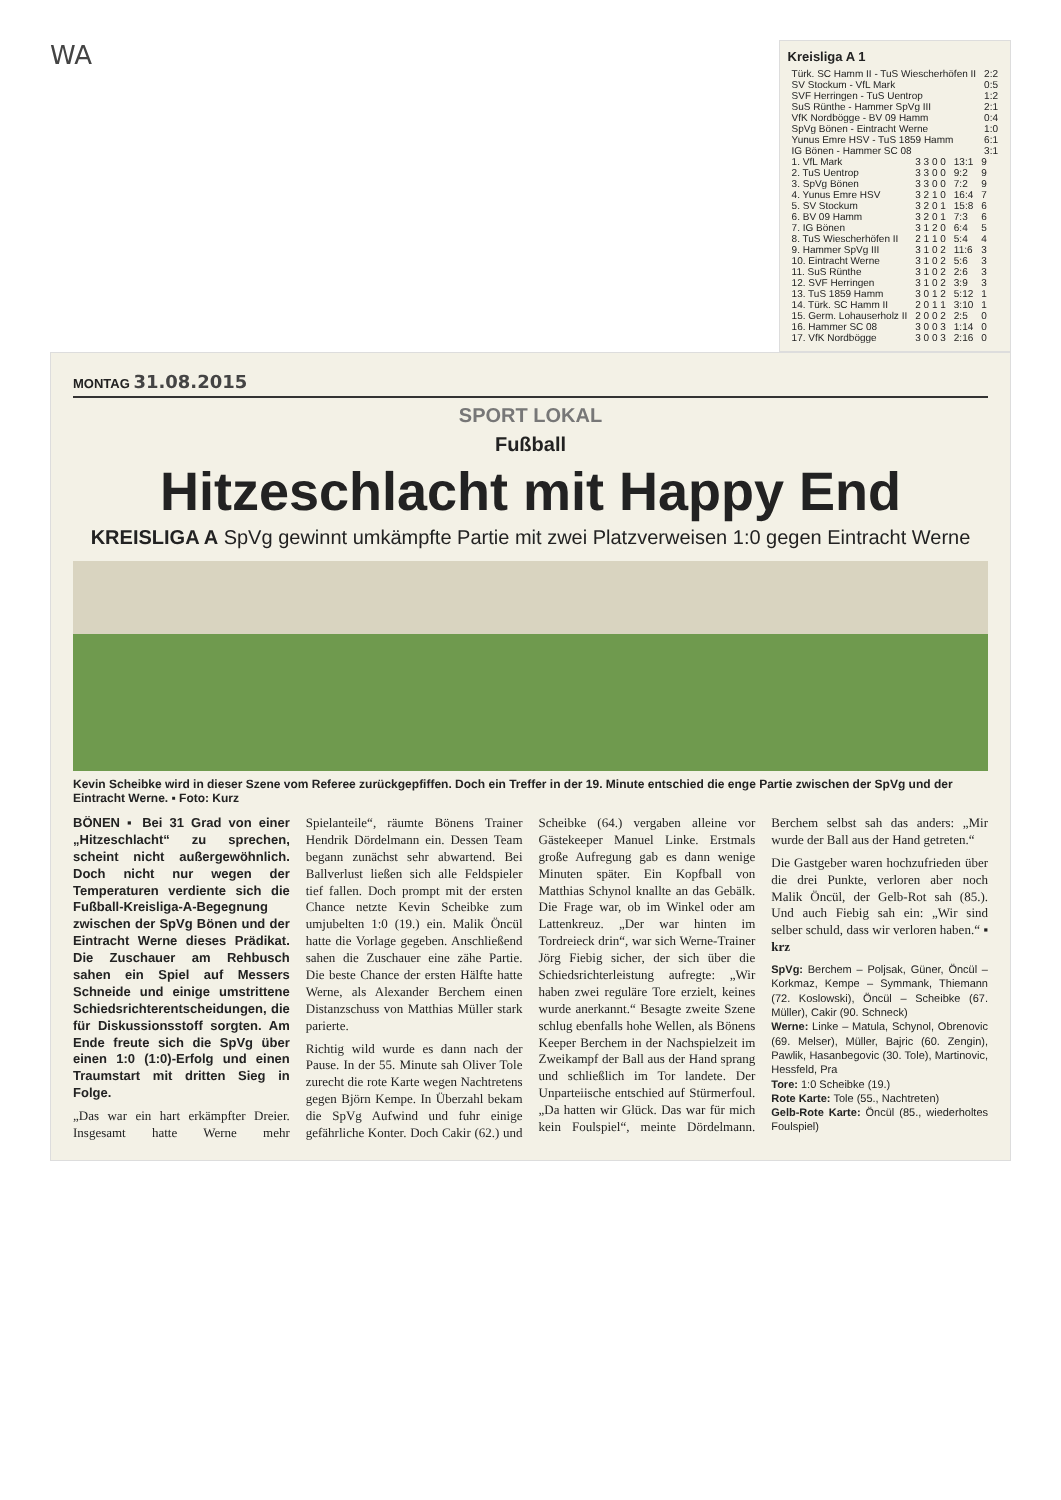WA
Kreisliga A 1
| Türk. SC Hamm II - TuS Wiescherhöfen II | 2:2 |
| SV Stockum - VfL Mark | 0:5 |
| SVF Herringen - TuS Uentrop | 1:2 |
| SuS Rünthe - Hammer SpVg III | 2:1 |
| VfK Nordbögge - BV 09 Hamm | 0:4 |
| SpVg Bönen - Eintracht Werne | 1:0 |
| Yunus Emre HSV - TuS 1859 Hamm | 6:1 |
| IG Bönen - Hammer SC 08 | 3:1 |
| 1. VfL Mark | 3 3 0 0 | 13:1 | 9 |
| 2. TuS Uentrop | 3 3 0 0 | 9:2 | 9 |
| 3. SpVg Bönen | 3 3 0 0 | 7:2 | 9 |
| 4. Yunus Emre HSV | 3 2 1 0 | 16:4 | 7 |
| 5. SV Stockum | 3 2 0 1 | 15:8 | 6 |
| 6. BV 09 Hamm | 3 2 0 1 | 7:3 | 6 |
| 7. IG Bönen | 3 1 2 0 | 6:4 | 5 |
| 8. TuS Wiescherhöfen II | 2 1 1 0 | 5:4 | 4 |
| 9. Hammer SpVg III | 3 1 0 2 | 11:6 | 3 |
| 10. Eintracht Werne | 3 1 0 2 | 5:6 | 3 |
| 11. SuS Rünthe | 3 1 0 2 | 2:6 | 3 |
| 12. SVF Herringen | 3 1 0 2 | 3:9 | 3 |
| 13. TuS 1859 Hamm | 3 0 1 2 | 5:12 | 1 |
| 14. Türk. SC Hamm II | 2 0 1 1 | 3:10 | 1 |
| 15. Germ. Lohauserholz II | 2 0 0 2 | 2:5 | 0 |
| 16. Hammer SC 08 | 3 0 0 3 | 1:14 | 0 |
| 17. VfK Nordbögge | 3 0 0 3 | 2:16 | 0 |
MONTAG 31.08.2015
SPORT LOKAL
Fußball
Hitzeschlacht mit Happy End
KREISLIGA A SpVg gewinnt umkämpfte Partie mit zwei Platzverweisen 1:0 gegen Eintracht Werne
Kevin Scheibke wird in dieser Szene vom Referee zurückgepfiffen. Doch ein Treffer in der 19. Minute entschied die enge Partie zwischen der SpVg und der Eintracht Werne. ▪ Foto: Kurz
BÖNEN ▪ Bei 31 Grad von einer „Hitzeschlacht“ zu sprechen, scheint nicht außergewöhnlich. Doch nicht nur wegen der Temperaturen verdiente sich die Fußball-Kreisliga-A-Begegnung zwischen der SpVg Bönen und der Eintracht Werne dieses Prädikat. Die Zuschauer am Rehbusch sahen ein Spiel auf Messers Schneide und einige umstrittene Schiedsrichterentscheidungen, die für Diskussionsstoff sorgten. Am Ende freute sich die SpVg über einen 1:0 (1:0)-Erfolg und einen Traumstart mit dritten Sieg in Folge.
„Das war ein hart erkämpfter Dreier. Insgesamt hatte Werne mehr Spielanteile“, räumte Bönens Trainer Hendrik Dördelmann ein. Dessen Team begann zunächst sehr abwartend. Bei Ballverlust ließen sich alle Feldspieler tief fallen. Doch prompt mit der ersten Chance netzte Kevin Scheibke zum umjubelten 1:0 (19.) ein. Malik Öncül hatte die Vorlage gegeben. Anschließend sahen die Zuschauer eine zähe Partie. Die beste Chance der ersten Hälfte hatte Werne, als Alexander Berchem einen Distanzschuss von Matthias Müller stark parierte.
Richtig wild wurde es dann nach der Pause. In der 55. Minute sah Oliver Tole zurecht die rote Karte wegen Nachtretens gegen Björn Kempe. In Überzahl bekam die SpVg Aufwind und fuhr einige gefährliche Konter. Doch Cakir (62.) und Scheibke (64.) vergaben alleine vor Gästekeeper Manuel Linke. Erstmals große Aufregung gab es dann wenige Minuten später. Ein Kopfball von Matthias Schynol knallte an das Gebälk. Die Frage war, ob im Winkel oder am Lattenkreuz. „Der war hinten im Tordreieck drin“, war sich Werne-Trainer Jörg Fiebig sicher, der sich über die Schiedsrichterleistung aufregte: „Wir haben zwei reguläre Tore erzielt, keines wurde anerkannt.“ Besagte zweite Szene schlug ebenfalls hohe Wellen, als Bönens Keeper Berchem in der Nachspielzeit im Zweikampf der Ball aus der Hand sprang und schließlich im Tor landete. Der Unparteiische entschied auf Stürmerfoul. „Da hatten wir Glück. Das war für mich kein Foulspiel“, meinte Dördelmann. Berchem selbst sah das anders: „Mir wurde der Ball aus der Hand getreten.“
Die Gastgeber waren hochzufrieden über die drei Punkte, verloren aber noch Malik Öncül, der Gelb-Rot sah (85.). Und auch Fiebig sah ein: „Wir sind selber schuld, dass wir verloren haben.“ ▪ krz
SpVg: Berchem – Poljsak, Güner, Öncül – Korkmaz, Kempe – Symmank, Thiemann (72. Koslowski), Öncül – Scheibke (67. Müller), Cakir (90. Schneck)
Werne: Linke – Matula, Schynol, Obrenovic (69. Melser), Müller, Bajric (60. Zengin), Pawlik, Hasanbegovic (30. Tole), Martinovic, Hessfeld, Pra
Tore: 1:0 Scheibke (19.)
Rote Karte: Tole (55., Nachtreten)
Gelb-Rote Karte: Öncül (85., wiederholtes Foulspiel)